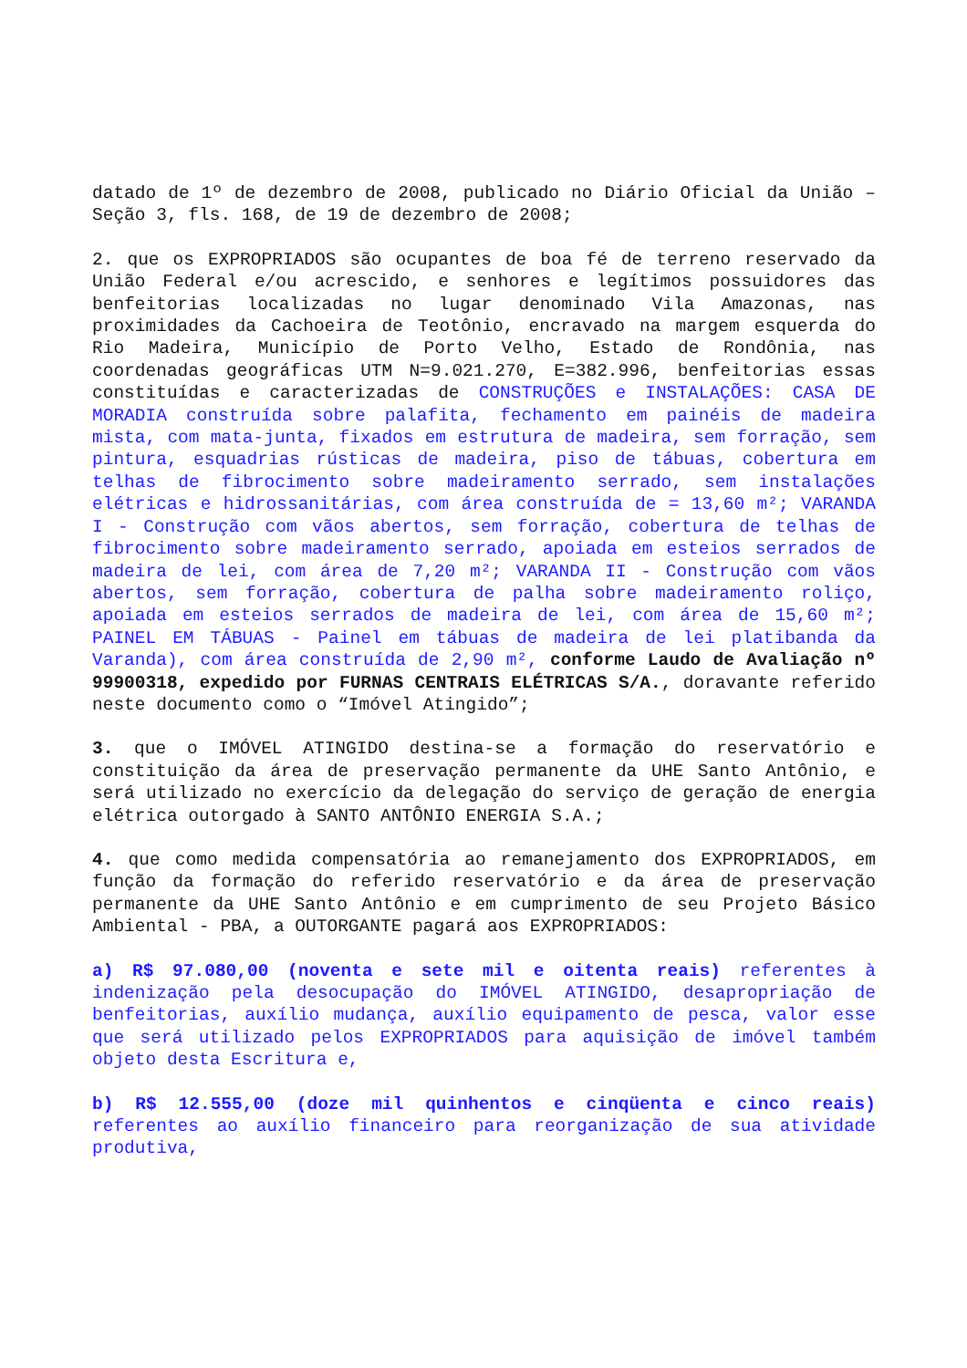datado de 1º de dezembro de 2008, publicado no Diário Oficial da União – Seção 3, fls. 168, de 19 de dezembro de 2008;
2. que os EXPROPRIADOS são ocupantes de boa fé de terreno reservado da União Federal e/ou acrescido, e senhores e legítimos possuidores das benfeitorias localizadas no lugar denominado Vila Amazonas, nas proximidades da Cachoeira de Teotônio, encravado na margem esquerda do Rio Madeira, Município de Porto Velho, Estado de Rondônia, nas coordenadas geográficas UTM N=9.021.270, E=382.996, benfeitorias essas constituídas e caracterizadas de CONSTRUÇÕES e INSTALAÇÕES: CASA DE MORADIA construída sobre palafita, fechamento em painéis de madeira mista, com mata-junta, fixados em estrutura de madeira, sem forração, sem pintura, esquadrias rústicas de madeira, piso de tábuas, cobertura em telhas de fibrocimento sobre madeiramento serrado, sem instalações elétricas e hidrossanitárias, com área construída de = 13,60 m²; VARANDA I - Construção com vãos abertos, sem forração, cobertura de telhas de fibrocimento sobre madeiramento serrado, apoiada em esteios serrados de madeira de lei, com área de 7,20 m²; VARANDA II - Construção com vãos abertos, sem forração, cobertura de palha sobre madeiramento roliço, apoiada em esteios serrados de madeira de lei, com área de 15,60 m²; PAINEL EM TÁBUAS - Painel em tábuas de madeira de lei platibanda da Varanda), com área construída de 2,90 m², conforme Laudo de Avaliação nº 99900318, expedido por FURNAS CENTRAIS ELÉTRICAS S/A., doravante referido neste documento como o “Imóvel Atingido”;
3. que o IMÓVEL ATINGIDO destina-se a formação do reservatório e constituição da área de preservação permanente da UHE Santo Antônio, e será utilizado no exercício da delegação do serviço de geração de energia elétrica outorgado à SANTO ANTÔNIO ENERGIA S.A.;
4. que como medida compensatória ao remanejamento dos EXPROPRIADOS, em função da formação do referido reservatório e da área de preservação permanente da UHE Santo Antônio e em cumprimento de seu Projeto Básico Ambiental - PBA, a OUTORGANTE pagará aos EXPROPRIADOS:
a) R$ 97.080,00 (noventa e sete mil e oitenta reais) referentes à indenização pela desocupação do IMÓVEL ATINGIDO, desapropriação de benfeitorias, auxílio mudança, auxílio equipamento de pesca, valor esse que será utilizado pelos EXPROPRIADOS para aquisição de imóvel também objeto desta Escritura e,
b) R$ 12.555,00 (doze mil quinhentos e cinqüenta e cinco reais) referentes ao auxílio financeiro para reorganização de sua atividade produtiva,